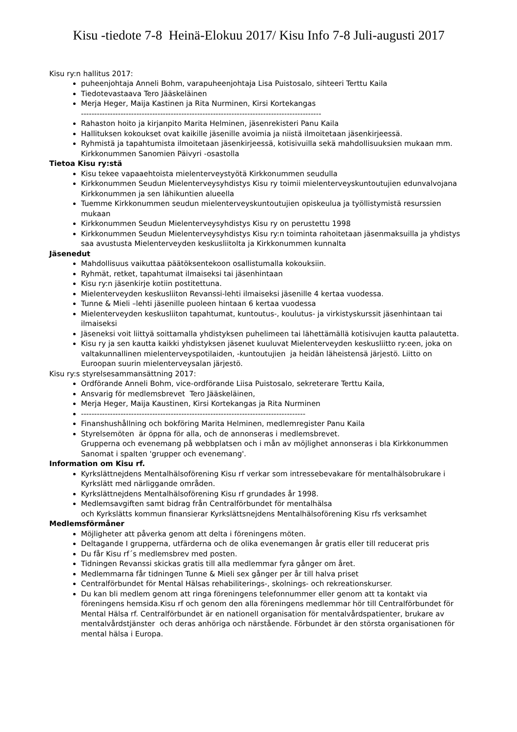Kisu -tiedote 7-8 Heinä-Elokuu 2017/ Kisu Info 7-8 Juli-augusti 2017
Kisu ry:n hallitus 2017:
puheenjohtaja Anneli Bohm, varapuheenjohtaja Lisa Puistosalo, sihteeri Terttu Kaila
Tiedotevastaava Tero Jääskeläinen
Merja Heger, Maija Kastinen ja Rita Nurminen, Kirsi Kortekangas
-------------------------------------------------------------------------------------------
Rahaston hoito ja kirjanpito Marita Helminen, jäsenrekisteri Panu Kaila
Hallituksen kokoukset ovat kaikille jäsenille avoimia ja niistä ilmoitetaan jäsenkirjeessä.
Ryhmistä ja tapahtumista ilmoitetaan jäsenkirjeessä, kotisivuilla sekä mahdollisuuksien mukaan mm. Kirkkonummen Sanomien Päivyri -osastolla
Tietoa Kisu ry:stä
Kisu tekee vapaaehtoista mielenterveystyötä Kirkkonummen seudulla
Kirkkonummen Seudun Mielenterveysyhdistys Kisu ry toimii mielenterveyskuntoutujien edunvalvojana Kirkkonummen ja sen lähikuntien alueella
Tuemme Kirkkonummen seudun mielenterveyskuntoutujien opiskeulua ja työllistymistä resurssien mukaan
Kirkkonummen Seudun Mielenterveysyhdistys Kisu ry on perustettu 1998
Kirkkonummen Seudun Mielenterveysyhdistys Kisu ry:n toiminta rahoitetaan jäsenmaksuilla ja yhdistys saa avustusta Mielenterveyden keskusliitolta ja Kirkkonummen kunnalta
Jäsenedut
Mahdollisuus vaikuttaa päätöksentekoon osallistumalla kokouksiin.
Ryhmät, retket, tapahtumat ilmaiseksi tai jäsenhintaan
Kisu ry:n jäsenkirje kotiin postitettuna.
Mielenterveyden keskusliiton Revanssi-lehti ilmaiseksi jäsenille 4 kertaa vuodessa.
Tunne & Mieli –lehti jäsenille puoleen hintaan 6 kertaa vuodessa
Mielenterveyden keskusliiton tapahtumat, kuntoutus-, koulutus- ja virkistyskurssit jäsenhintaan tai ilmaiseksi
Jäseneksi voit liittyä soittamalla yhdistyksen puhelimeen tai lähettämällä kotisivujen kautta palautetta.
Kisu ry ja sen kautta kaikki yhdistyksen jäsenet kuuluvat Mielenterveyden keskusliitto ry:een, joka on valtakunnallinen mielenterveyspotilaiden, -kuntoutujien ja heidän läheistensä järjestö. Liitto on Euroopan suurin mielenterveysalan järjestö.
Kisu ry:s styrelsesammansättning 2017:
Ordförande Anneli Bohm, vice-ordförande Liisa Puistosalo, sekreterare Terttu Kaila,
Ansvarig för medlemsbrevet Tero Jääskeläinen,
Merja Heger, Maija Kaustinen, Kirsi Kortekangas ja Rita Nurminen
-------------------------------------------------------------------------------------
Finanshushållning och bokföring Marita Helminen, medlemregister Panu Kaila
Styrelsemöten är öppna för alla, och de annonseras i medlemsbrevet.
Grupperna och evenemang på webbplatsen och i mån av möjlighet annonseras i bla Kirkkonummen Sanomat i spalten 'grupper och evenemang'.
Information om Kisu rf.
Kyrkslättnejdens Mentalhälsoförening Kisu rf verkar som intressebevakare för mentalhälsobrukare i Kyrkslätt med närliggande områden.
Kyrkslättnejdens Mentalhälsoförening Kisu rf grundades år 1998.
Medlemsavgiften samt bidrag från Centralförbundet för mentalhälsa
och Kyrkslätts kommun finansierar Kyrkslättsnejdens Mentalhälsoförening Kisu rfs verksamhet
Medlemsförmåner
Möjligheter att påverka genom att delta i föreningens möten.
Deltagande I grupperna, utfärderna och de olika evenemangen år gratis eller till reducerat pris
Du får Kisu rf´s medlemsbrev med posten.
Tidningen Revanssi skickas gratis till alla medlemmar fyra gånger om året.
Medlemmarna får tidningen Tunne & Mieli sex gånger per år till halva priset
Centralförbundet för Mental Hälsas rehabiliterings-, skolnings- och rekreationskurser.
Du kan bli medlem genom att ringa föreningens telefonnummer eller genom att ta kontakt via föreningens hemsida.Kisu rf och genom den alla föreningens medlemmar hör till Centralförbundet för Mental Hälsa rf. Centralförbundet är en nationell organisation för mentalvårdspatienter, brukare av mentalvårdstjänster och deras anhöriga och närstående. Förbundet är den största organisationen för mental hälsa i Europa.